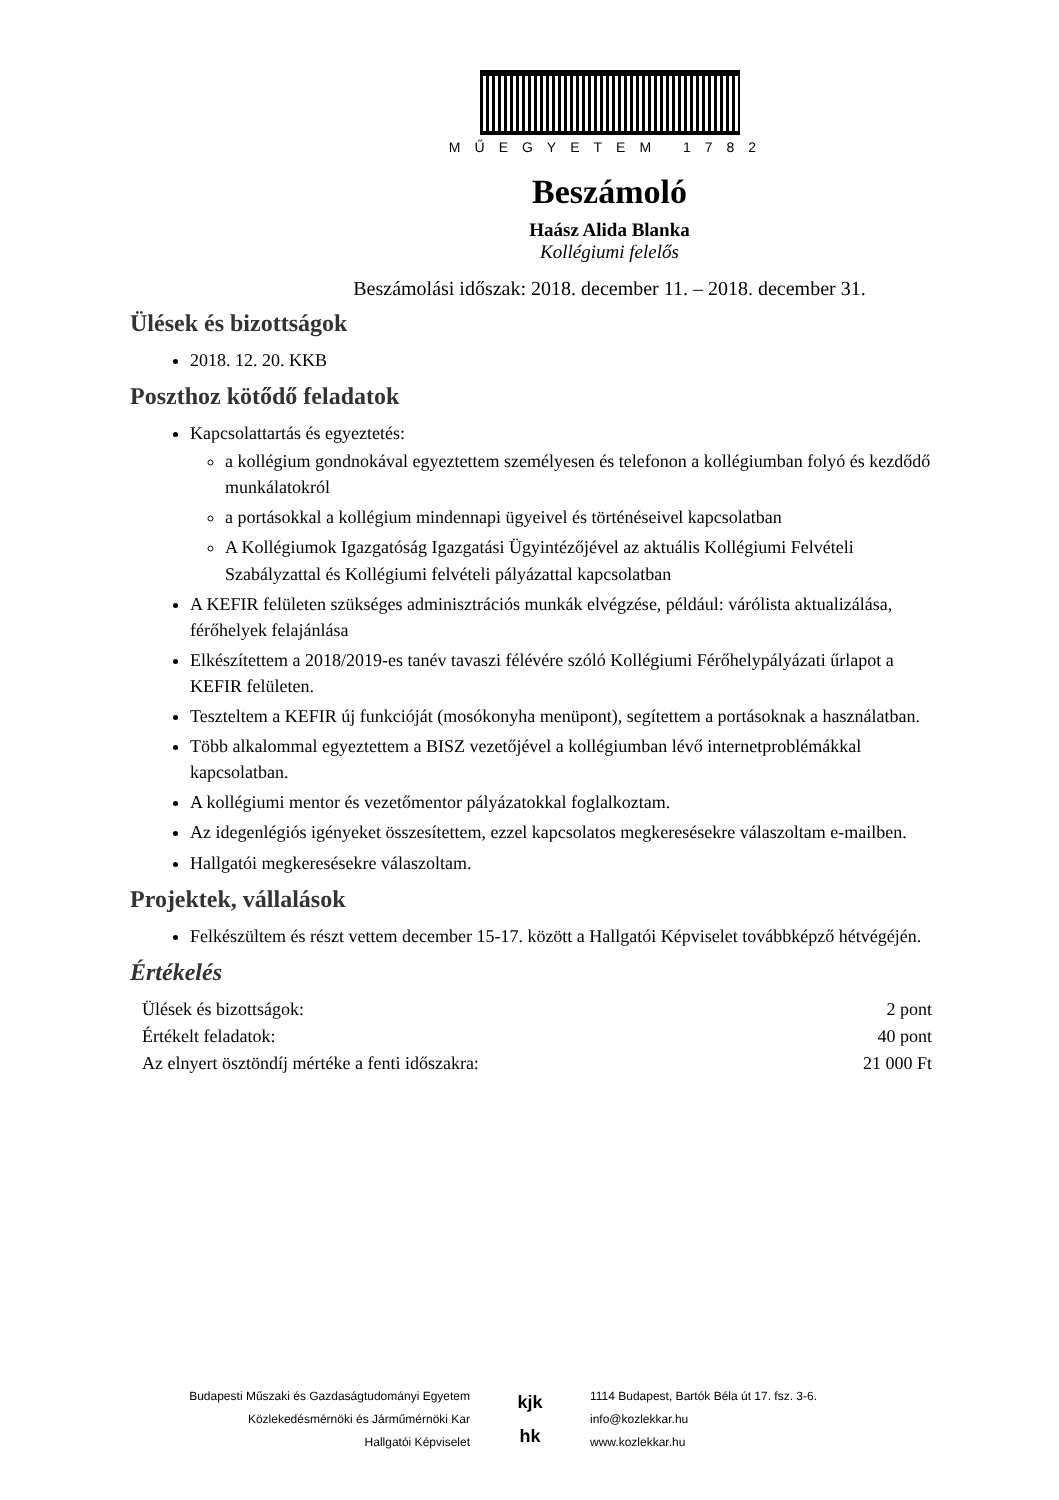MŰEGYETEM 1782
Beszámoló
Haász Alida Blanka
Kollégiumi felelős
Beszámolási időszak: 2018. december 11. – 2018. december 31.
Ülések és bizottságok
2018. 12. 20. KKB
Poszthoz kötődő feladatok
Kapcsolattartás és egyeztetés:
a kollégium gondnokával egyeztettem személyesen és telefonon a kollégiumban folyó és kezdődő munkálatokról
a portásokkal a kollégium mindennapi ügyeivel és történéseivel kapcsolatban
A Kollégiumok Igazgatóság Igazgatási Ügyintézőjével az aktuális Kollégiumi Felvételi Szabályzattal és Kollégiumi felvételi pályázattal kapcsolatban
A KEFIR felületen szükséges adminisztrációs munkák elvégzése, például: várólista aktualizálása, férőhelyek felajánlása
Elkészítettem a 2018/2019-es tanév tavaszi félévére szóló Kollégiumi Férőhelypályázati űrlapot a KEFIR felületen.
Teszteltem a KEFIR új funkcióját (mosókonyha menüpont), segítettem a portásoknak a használatban.
Több alkalommal egyeztettem a BISZ vezetőjével a kollégiumban lévő internetproblémákkal kapcsolatban.
A kollégiumi mentor és vezetőmentor pályázatokkal foglalkoztam.
Az idegenlégiós igényeket összesítettem, ezzel kapcsolatos megkeresésekre válaszoltam e-mailben.
Hallgatói megkeresésekre válaszoltam.
Projektek, vállalások
Felkészültem és részt vettem december 15-17. között a Hallgatói Képviselet továbbképző hétvégéjén.
Értékelés
Ülések és bizottságok: 2 pont
Értékelt feladatok: 40 pont
Az elnyert ösztöndíj mértéke a fenti időszakra: 21 000 Ft
Budapesti Műszaki és Gazdaságtudományi Egyetem
Közlekedésmérnöki és Járműmérnöki Kar
Hallgatói Képviselet
kjk
hk
1114 Budapest, Bartók Béla út 17. fsz. 3-6.
info@kozlekkar.hu
www.kozlekkar.hu